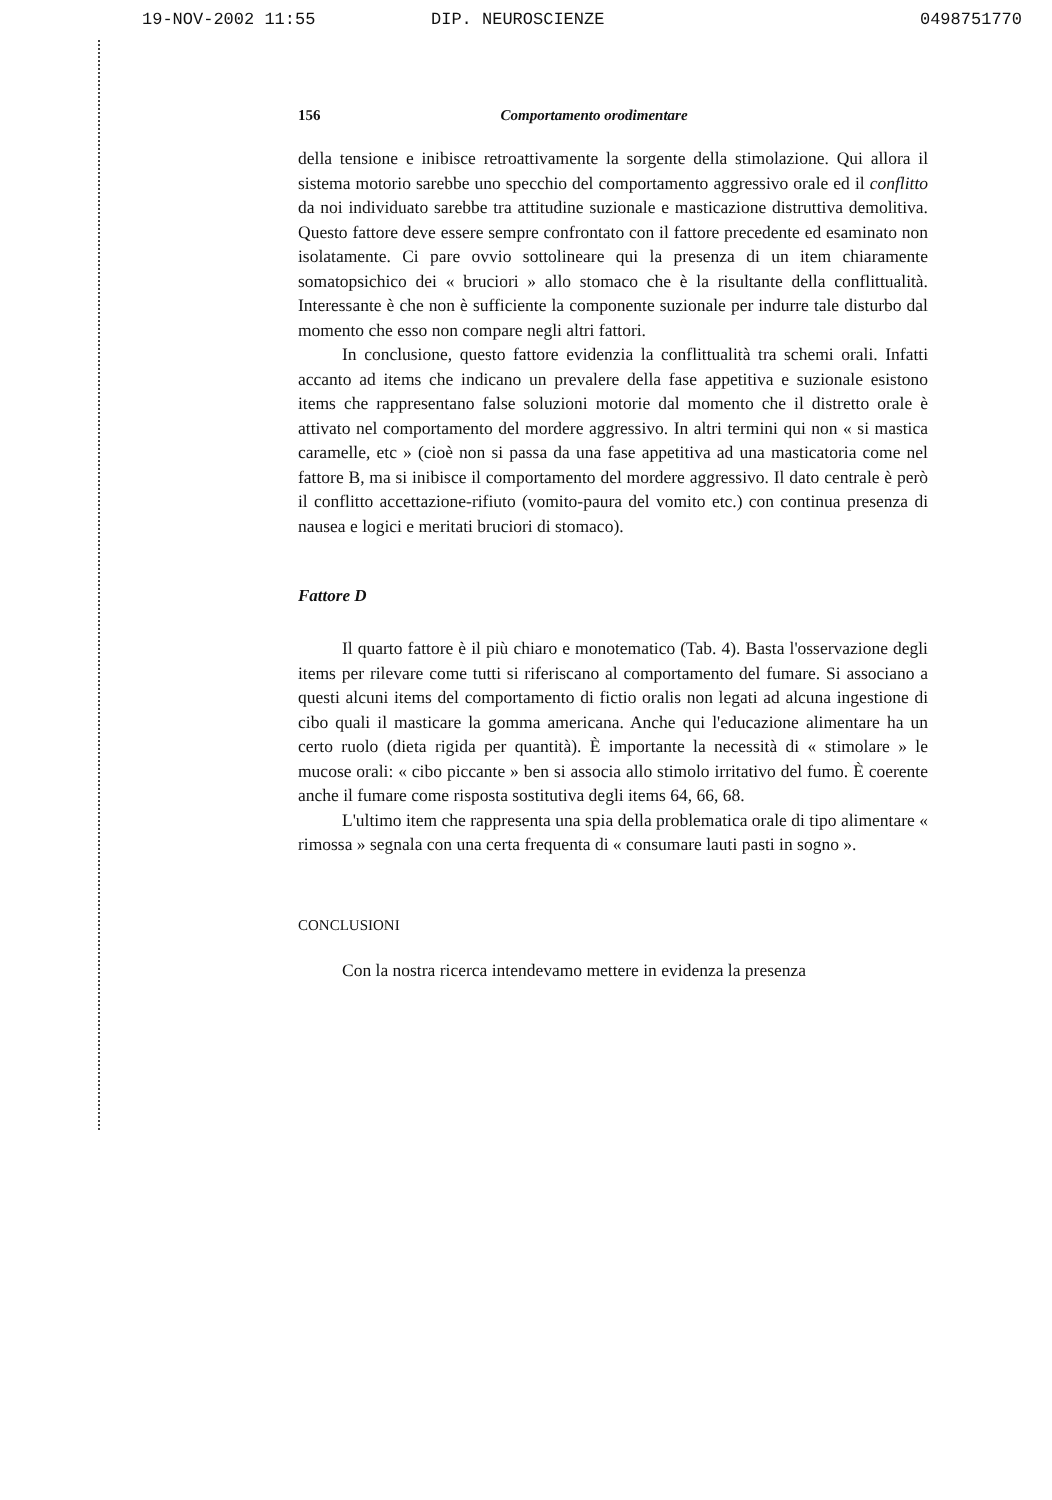19-NOV-2002 11:55 DIP. NEUROSCIENZE 0498751770
156 Comportamento orodimentare
della tensione e inibisce retroattivamente la sorgente della stimolazione. Qui allora il sistema motorio sarebbe uno specchio del comportamento aggressivo orale ed il conflitto da noi individuato sarebbe tra attitudine suzionale e masticazione distruttiva demolitiva. Questo fattore deve essere sempre confrontato con il fattore precedente ed esaminato non isolatamente. Ci pare ovvio sottolineare qui la presenza di un item chiaramente somatopsichico dei « bruciori » allo stomaco che è la risultante della conflittualità. Interessante è che non è sufficiente la componente suzionale per indurre tale disturbo dal momento che esso non compare negli altri fattori.
In conclusione, questo fattore evidenzia la conflittualità tra schemi orali. Infatti accanto ad items che indicano un prevalere della fase appetitiva e suzionale esistono items che rappresentano false soluzioni motorie dal momento che il distretto orale è attivato nel comportamento del mordere aggressivo. In altri termini qui non « si mastica caramelle, etc » (cioè non si passa da una fase appetitiva ad una masticatoria come nel fattore B, ma si inibisce il comportamento del mordere aggressivo. Il dato centrale è però il conflitto accettazione-rifiuto (vomito-paura del vomito etc.) con continua presenza di nausea e logici e meritati bruciori di stomaco).
Fattore D
Il quarto fattore è il più chiaro e monotematico (Tab. 4). Basta l'osservazione degli items per rilevare come tutti si riferiscano al comportamento del fumare. Si associano a questi alcuni items del comportamento di fictio oralis non legati ad alcuna ingestione di cibo quali il masticare la gomma americana. Anche qui l'educazione alimentare ha un certo ruolo (dieta rigida per quantità). È importante la necessità di « stimolare » le mucose orali: « cibo piccante » ben si associa allo stimolo irritativo del fumo. È coerente anche il fumare come risposta sostitutiva degli items 64, 66, 68.
L'ultimo item che rappresenta una spia della problematica orale di tipo alimentare « rimossa » segnala con una certa frequenta di « consumare lauti pasti in sogno ».
CONCLUSIONI
Con la nostra ricerca intendevamo mettere in evidenza la presenza